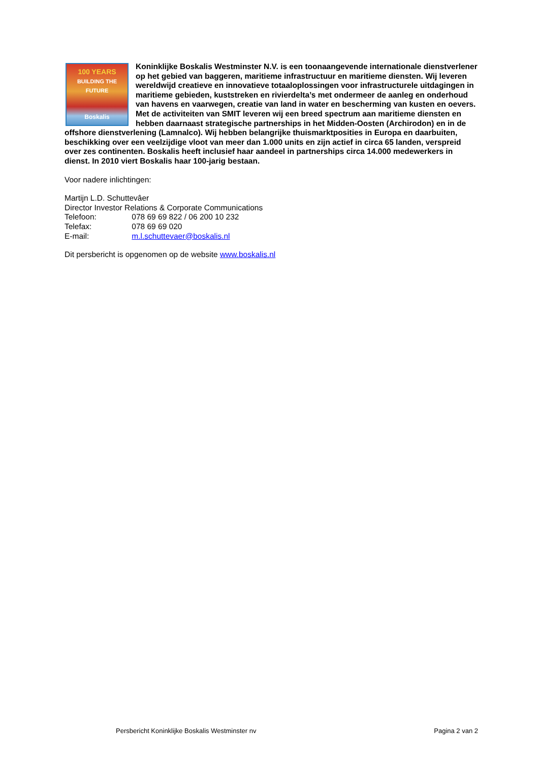100 YEARS
BUILDING THE FUTURE
Boskalis
Koninklijke Boskalis Westminster N.V. is een toonaangevende internationale dienstverlener op het gebied van baggeren, maritieme infrastructuur en maritieme diensten. Wij leveren wereldwijd creatieve en innovatieve totaaloplossingen voor infrastructurele uitdagingen in maritieme gebieden, kuststreken en rivierdelta’s met ondermeer de aanleg en onderhoud van havens en vaarwegen, creatie van land in water en bescherming van kusten en oevers. Met de activiteiten van SMIT leveren wij een breed spectrum aan maritieme diensten en hebben daarnaast strategische partnerships in het Midden-Oosten (Archirodon) en in de offshore dienstverlening (Lamnalco). Wij hebben belangrijke thuismarktposities in Europa en daarbuiten, beschikking over een veelzijdige vloot van meer dan 1.000 units en zijn actief in circa 65 landen, verspreid over zes continenten. Boskalis heeft inclusief haar aandeel in partnerships circa 14.000 medewerkers in dienst. In 2010 viert Boskalis haar 100-jarig bestaan.
Voor nadere inlichtingen:
Martijn L.D. Schuttevâer
Director Investor Relations & Corporate Communications
Telefoon: 078 69 69 822 / 06 200 10 232
Telefax: 078 69 69 020
E-mail: m.l.schuttevaer@boskalis.nl
Dit persbericht is opgenomen op de website www.boskalis.nl
Persbericht Koninklijke Boskalis Westminster nv Pagina 2 van 2